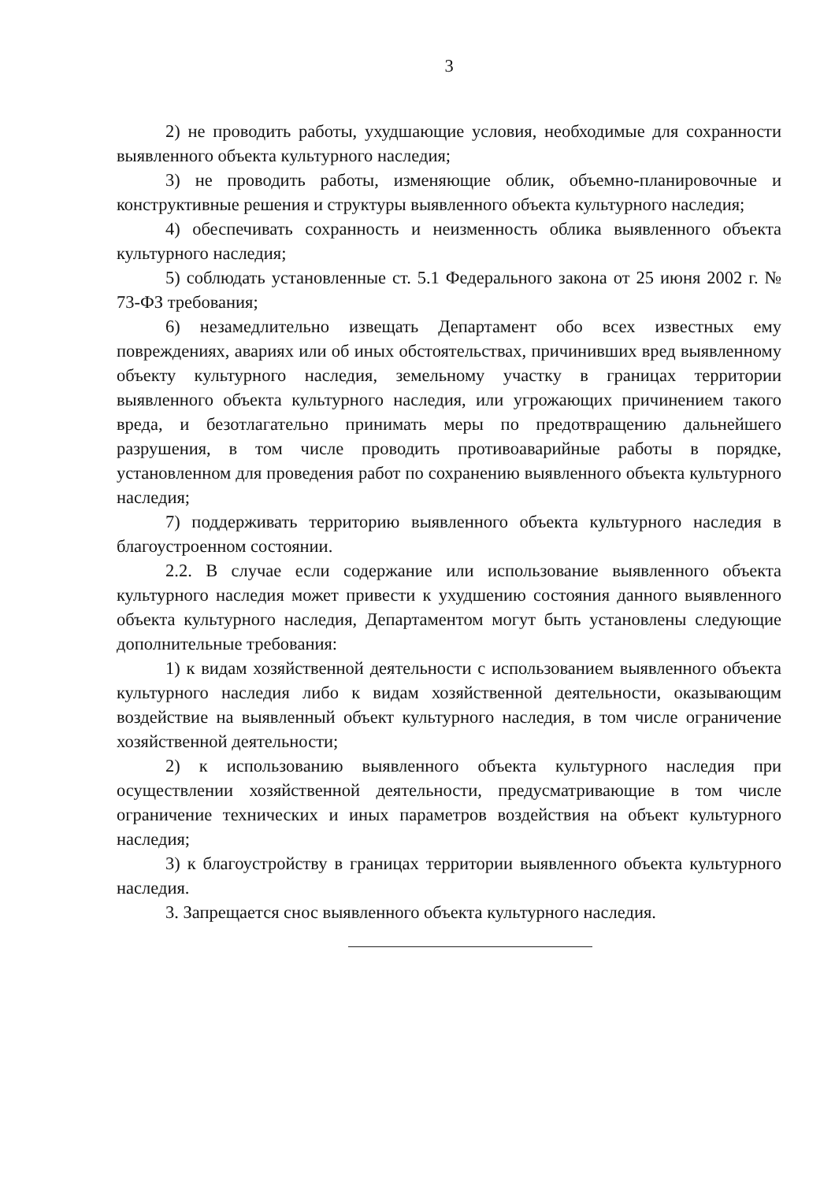3
2) не проводить работы, ухудшающие условия, необходимые для сохранности выявленного объекта культурного наследия;
3) не проводить работы, изменяющие облик, объемно-планировочные и конструктивные решения и структуры выявленного объекта культурного наследия;
4) обеспечивать сохранность и неизменность облика выявленного объекта культурного наследия;
5) соблюдать установленные ст. 5.1 Федерального закона от 25 июня 2002 г. № 73-ФЗ требования;
6) незамедлительно извещать Департамент обо всех известных ему повреждениях, авариях или об иных обстоятельствах, причинивших вред выявленному объекту культурного наследия, земельному участку в границах территории выявленного объекта культурного наследия, или угрожающих причинением такого вреда, и безотлагательно принимать меры по предотвращению дальнейшего разрушения, в том числе проводить противоаварийные работы в порядке, установленном для проведения работ по сохранению выявленного объекта культурного наследия;
7) поддерживать территорию выявленного объекта культурного наследия в благоустроенном состоянии.
2.2. В случае если содержание или использование выявленного объекта культурного наследия может привести к ухудшению состояния данного выявленного объекта культурного наследия, Департаментом могут быть установлены следующие дополнительные требования:
1) к видам хозяйственной деятельности с использованием выявленного объекта культурного наследия либо к видам хозяйственной деятельности, оказывающим воздействие на выявленный объект культурного наследия, в том числе ограничение хозяйственной деятельности;
2) к использованию выявленного объекта культурного наследия при осуществлении хозяйственной деятельности, предусматривающие в том числе ограничение технических и иных параметров воздействия на объект культурного наследия;
3) к благоустройству в границах территории выявленного объекта культурного наследия.
3. Запрещается снос выявленного объекта культурного наследия.